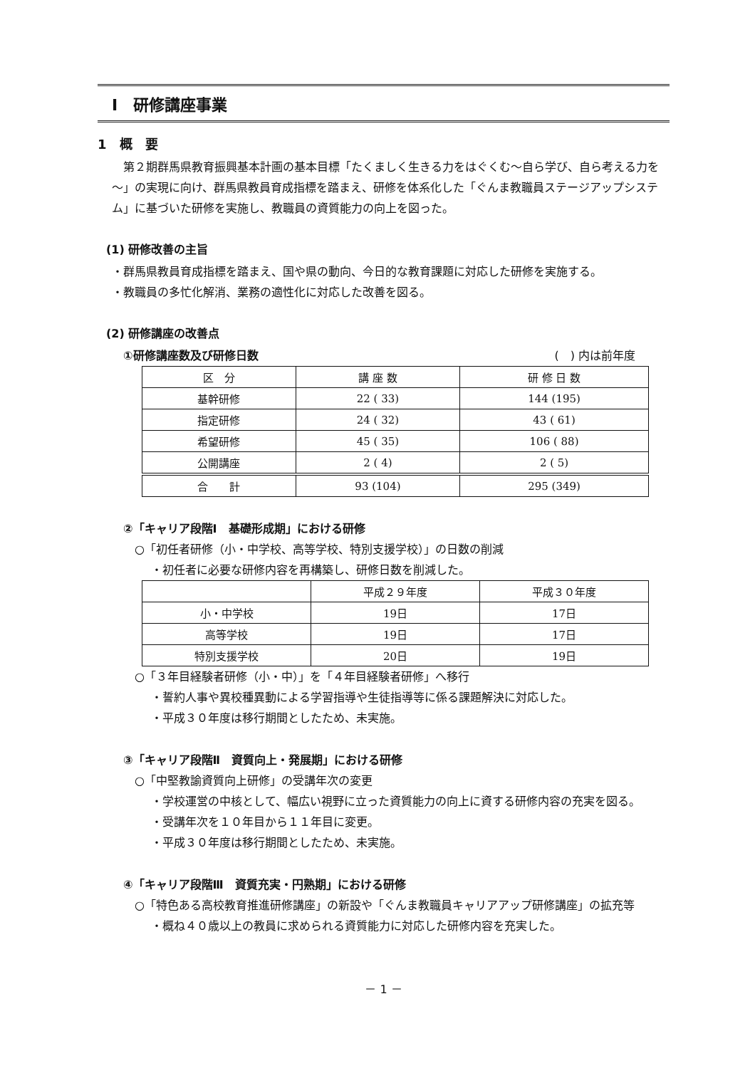Ⅰ　研修講座事業
1　概　要
　第２期群馬県教育振興基本計画の基本目標「たくましく生きる力をはぐくむ～自ら学び、自ら考える力を～」の実現に向け、群馬県教員育成指標を踏まえ、研修を体系化した「ぐんま教職員ステージアップシステム」に基づいた研修を実施し、教職員の資質能力の向上を図った。
(1) 研修改善の主旨
・群馬県教員育成指標を踏まえ、国や県の動向、今日的な教育課題に対応した研修を実施する。
・教職員の多忙化解消、業務の適性化に対応した改善を図る。
(2) 研修講座の改善点
①研修講座数及び研修日数 (　) 内は前年度
| 区 分 | 講 座 数 | 研 修 日 数 |
| --- | --- | --- |
| 基幹研修 | 22 ( 33) | 144 (195) |
| 指定研修 | 24 ( 32) | 43 ( 61) |
| 希望研修 | 45 ( 35) | 106 ( 88) |
| 公開講座 | 2 ( 4) | 2 ( 5) |
| 合 計 | 93 (104) | 295 (349) |
②「キャリア段階Ⅰ　基礎形成期」における研修
○「初任者研修（小・中学校、高等学校、特別支援学校）」の日数の削減
・初任者に必要な研修内容を再構築し、研修日数を削減した。
| | 平成２９年度 | 平成３０年度 |
| --- | --- | --- |
| 小・中学校 | 19日 | 17日 |
| 高等学校 | 19日 | 17日 |
| 特別支援学校 | 20日 | 19日 |
○「３年目経験者研修（小・中）」を「４年目経験者研修」へ移行
・誓約人事や異校種異動による学習指導や生徒指導等に係る課題解決に対応した。
・平成３０年度は移行期間としたため、未実施。
③「キャリア段階Ⅱ　資質向上・発展期」における研修
○「中堅教諭資質向上研修」の受講年次の変更
・学校運営の中核として、幅広い視野に立った資質能力の向上に資する研修内容の充実を図る。
・受講年次を１０年目から１１年目に変更。
・平成３０年度は移行期間としたため、未実施。
④「キャリア段階Ⅲ　資質充実・円熟期」における研修
○「特色ある高校教育推進研修講座」の新設や「ぐんま教職員キャリアアップ研修講座」の拡充等
・概ね４０歳以上の教員に求められる資質能力に対応した研修内容を充実した。
－ 1 －